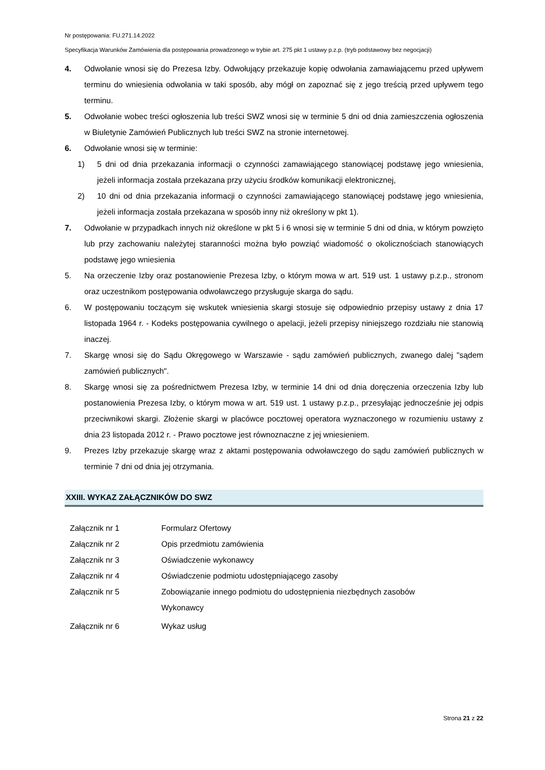Nr postępowania: FU.271.14.2022
Specyfikacja Warunków Zamówienia dla postępowania prowadzonego w trybie art. 275 pkt 1 ustawy p.z.p. (tryb podstawowy bez negocjacji)
4. Odwołanie wnosi się do Prezesa Izby. Odwołujący przekazuje kopię odwołania zamawiającemu przed upływem terminu do wniesienia odwołania w taki sposób, aby mógł on zapoznać się z jego treścią przed upływem tego terminu.
5. Odwołanie wobec treści ogłoszenia lub treści SWZ wnosi się w terminie 5 dni od dnia zamieszczenia ogłoszenia w Biuletynie Zamówień Publicznych lub treści SWZ na stronie internetowej.
6. Odwołanie wnosi się w terminie:
1) 5 dni od dnia przekazania informacji o czynności zamawiającego stanowiącej podstawę jego wniesienia, jeżeli informacja została przekazana przy użyciu środków komunikacji elektronicznej,
2) 10 dni od dnia przekazania informacji o czynności zamawiającego stanowiącej podstawę jego wniesienia, jeżeli informacja została przekazana w sposób inny niż określony w pkt 1).
7. Odwołanie w przypadkach innych niż określone w pkt 5 i 6 wnosi się w terminie 5 dni od dnia, w którym powzięto lub przy zachowaniu należytej staranności można było powziąć wiadomość o okolicznościach stanowiących podstawę jego wniesienia
5. Na orzeczenie Izby oraz postanowienie Prezesa Izby, o którym mowa w art. 519 ust. 1 ustawy p.z.p., stronom oraz uczestnikom postępowania odwoławczego przysługuje skarga do sądu.
6. W postępowaniu toczącym się wskutek wniesienia skargi stosuje się odpowiednio przepisy ustawy z dnia 17 listopada 1964 r. - Kodeks postępowania cywilnego o apelacji, jeżeli przepisy niniejszego rozdziału nie stanowią inaczej.
7. Skargę wnosi się do Sądu Okręgowego w Warszawie - sądu zamówień publicznych, zwanego dalej "sądem zamówień publicznych".
8. Skargę wnosi się za pośrednictwem Prezesa Izby, w terminie 14 dni od dnia doręczenia orzeczenia Izby lub postanowienia Prezesa Izby, o którym mowa w art. 519 ust. 1 ustawy p.z.p., przesyłając jednocześnie jej odpis przeciwnikowi skargi. Złożenie skargi w placówce pocztowej operatora wyznaczonego w rozumieniu ustawy z dnia 23 listopada 2012 r. - Prawo pocztowe jest równoznaczne z jej wniesieniem.
9. Prezes Izby przekazuje skargę wraz z aktami postępowania odwoławczego do sądu zamówień publicznych w terminie 7 dni od dnia jej otrzymania.
XXIII. WYKAZ ZAŁĄCZNIKÓW DO SWZ
| Załącznik nr 1 | Formularz Ofertowy |
| Załącznik nr 2 | Opis przedmiotu zamówienia |
| Załącznik nr 3 | Oświadczenie wykonawcy |
| Załącznik nr 4 | Oświadczenie podmiotu udostępniającego zasoby |
| Załącznik nr 5 | Zobowiązanie innego podmiotu do udostępnienia niezbędnych zasobów Wykonawcy |
| Załącznik nr 6 | Wykaz usług |
Strona 21 z 22